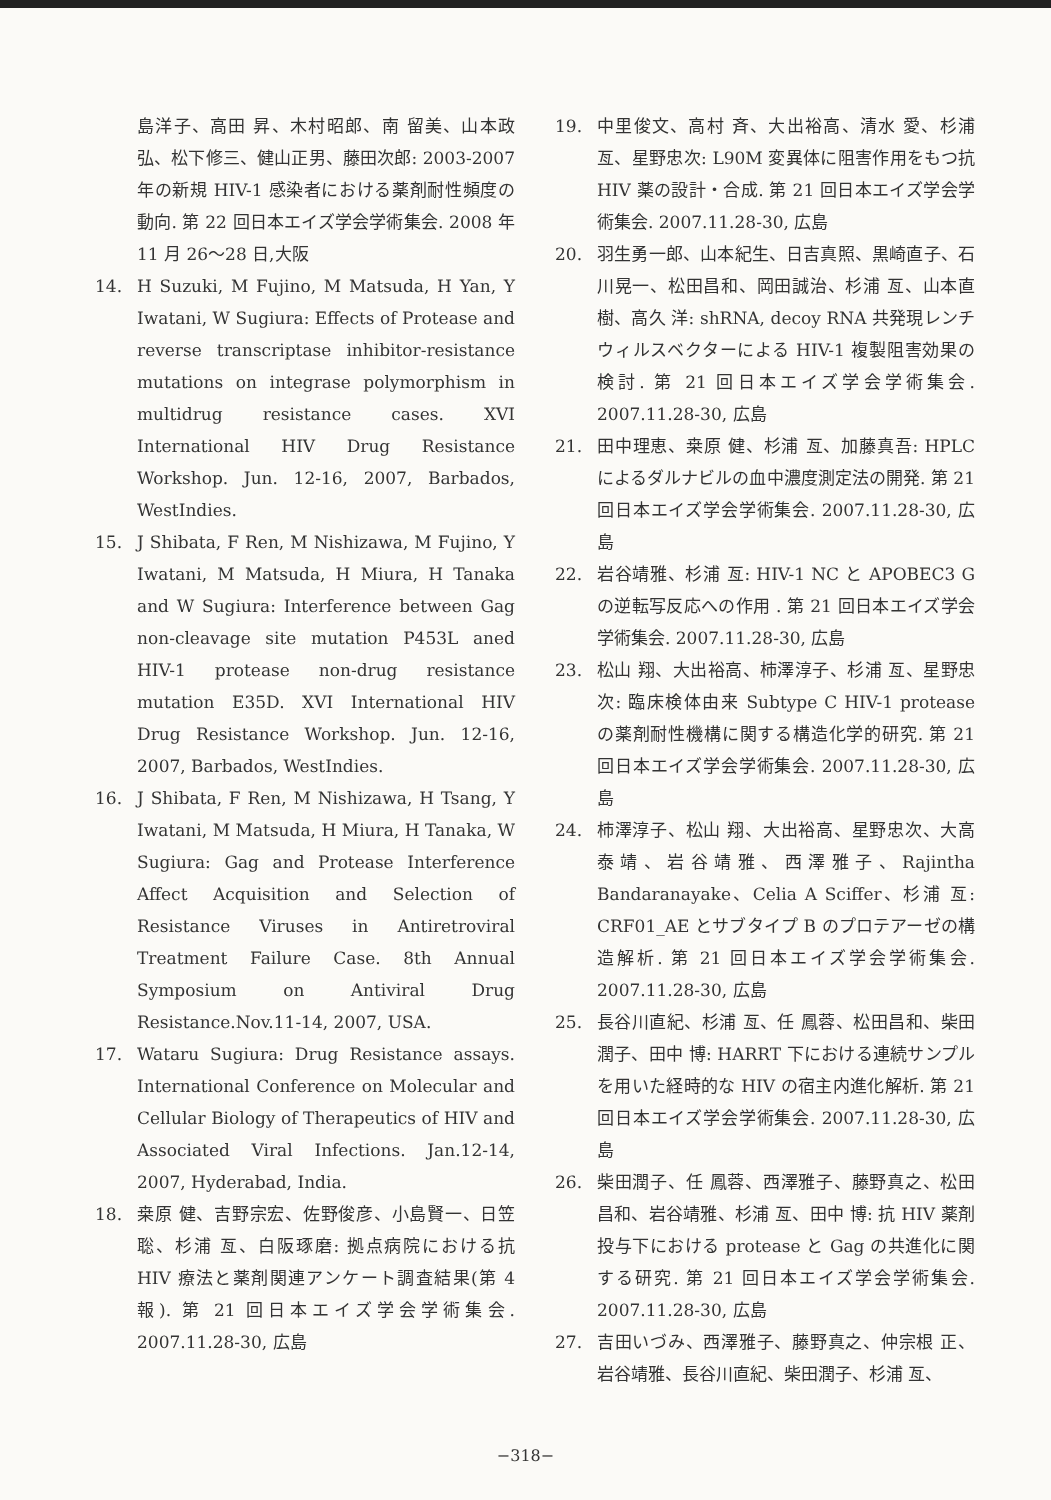島洋子、高田 昇、木村昭郎、南 留美、山本政弘、松下修三、健山正男、藤田次郎: 2003-2007 年の新規 HIV-1 感染者における薬剤耐性頻度の動向. 第 22 回日本エイズ学会学術集会. 2008 年 11 月 26～28 日,大阪
14. H Suzuki, M Fujino, M Matsuda, H Yan, Y Iwatani, W Sugiura: Effects of Protease and reverse transcriptase inhibitor-resistance mutations on integrase polymorphism in multidrug resistance cases. XVI International HIV Drug Resistance Workshop. Jun. 12-16, 2007, Barbados, WestIndies.
15. J Shibata, F Ren, M Nishizawa, M Fujino, Y Iwatani, M Matsuda, H Miura, H Tanaka and W Sugiura: Interference between Gag non-cleavage site mutation P453L aned HIV-1 protease non-drug resistance mutation E35D. XVI International HIV Drug Resistance Workshop. Jun. 12-16, 2007, Barbados, WestIndies.
16. J Shibata, F Ren, M Nishizawa, H Tsang, Y Iwatani, M Matsuda, H Miura, H Tanaka, W Sugiura: Gag and Protease Interference Affect Acquisition and Selection of Resistance Viruses in Antiretroviral Treatment Failure Case. 8th Annual Symposium on Antiviral Drug Resistance.Nov.11-14, 2007, USA.
17. Wataru Sugiura: Drug Resistance assays. International Conference on Molecular and Cellular Biology of Therapeutics of HIV and Associated Viral Infections. Jan.12-14, 2007, Hyderabad, India.
18. 桒原 健、吉野宗宏、佐野俊彦、小島賢一、日笠 聡、杉浦 亙、白阪琢磨: 拠点病院における抗 HIV 療法と薬剤関連アンケート調査結果(第 4 報). 第 21 回日本エイズ学会学術集会. 2007.11.28-30, 広島
19. 中里俊文、高村 斉、大出裕高、清水 愛、杉浦 亙、星野忠次: L90M 変異体に阻害作用をもつ抗 HIV 薬の設計・合成. 第 21 回日本エイズ学会学術集会. 2007.11.28-30, 広島
20. 羽生勇一郎、山本紀生、日吉真照、黒崎直子、石川晃一、松田昌和、岡田誠治、杉浦 亙、山本直樹、高久 洋: shRNA, decoy RNA 共発現レンチウィルスベクターによる HIV-1 複製阻害効果の検討. 第 21 回日本エイズ学会学術集会. 2007.11.28-30, 広島
21. 田中理恵、桒原 健、杉浦 亙、加藤真吾: HPLC によるダルナビルの血中濃度測定法の開発. 第 21 回日本エイズ学会学術集会. 2007.11.28-30, 広島
22. 岩谷靖雅、杉浦 亙: HIV-1 NC と APOBEC3 G の逆転写反応への作用 . 第 21 回日本エイズ学会学術集会. 2007.11.28-30, 広島
23. 松山 翔、大出裕高、柿澤淳子、杉浦 亙、星野忠次: 臨床検体由来 Subtype C HIV-1 protease の薬剤耐性機構に関する構造化学的研究. 第 21 回日本エイズ学会学術集会. 2007.11.28-30, 広島
24. 柿澤淳子、松山 翔、大出裕高、星野忠次、大高泰靖、岩谷靖雅、西澤雅子、Rajintha Bandaranayake、Celia A Sciffer、杉浦 亙: CRF01_AE とサブタイプ B のプロテアーゼの構造解析. 第 21 回日本エイズ学会学術集会. 2007.11.28-30, 広島
25. 長谷川直紀、杉浦 亙、任 鳳蓉、松田昌和、柴田潤子、田中 博: HARRT 下における連続サンプルを用いた経時的な HIV の宿主内進化解析. 第 21 回日本エイズ学会学術集会. 2007.11.28-30, 広島
26. 柴田潤子、任 鳳蓉、西澤雅子、藤野真之、松田昌和、岩谷靖雅、杉浦 亙、田中 博: 抗 HIV 薬剤投与下における protease と Gag の共進化に関する研究. 第 21 回日本エイズ学会学術集会. 2007.11.28-30, 広島
27. 吉田いづみ、西澤雅子、藤野真之、仲宗根 正、岩谷靖雅、長谷川直紀、柴田潤子、杉浦 亙、
−318−